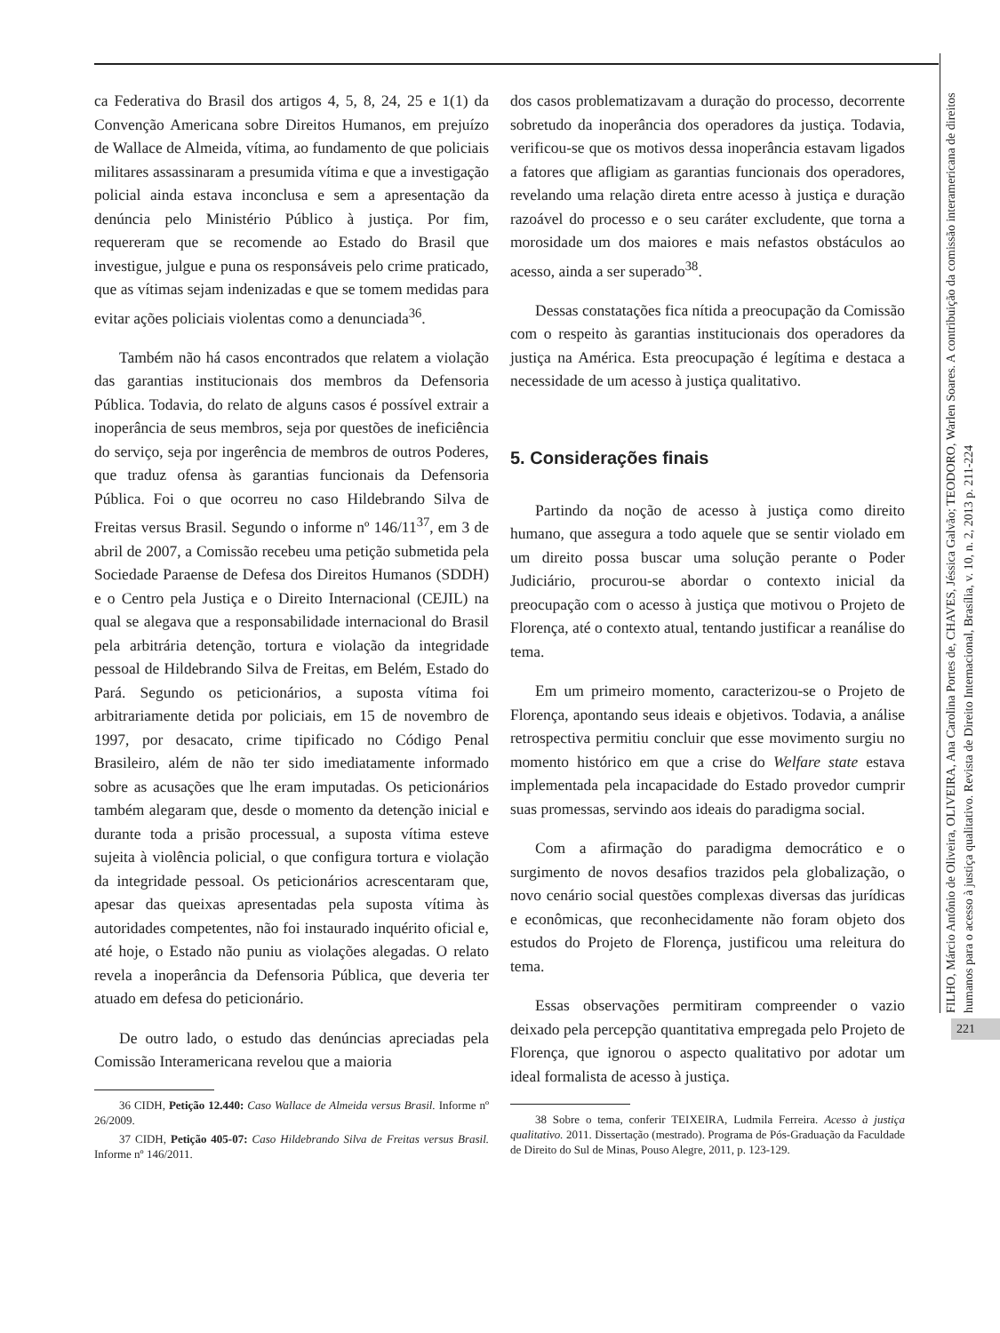ca Federativa do Brasil dos artigos 4, 5, 8, 24, 25 e 1(1) da Convenção Americana sobre Direitos Humanos, em prejuízo de Wallace de Almeida, vítima, ao fundamento de que policiais militares assassinaram a presumida vítima e que a investigação policial ainda estava inconclusa e sem a apresentação da denúncia pelo Ministério Público à justiça. Por fim, requereram que se recomende ao Estado do Brasil que investigue, julgue e puna os responsáveis pelo crime praticado, que as vítimas sejam indenizadas e que se tomem medidas para evitar ações policiais violentas como a denunciada<sup>36</sup>.
Também não há casos encontrados que relatem a violação das garantias institucionais dos membros da Defensoria Pública. Todavia, do relato de alguns casos é possível extrair a inoperância de seus membros, seja por questões de ineficiência do serviço, seja por ingerência de membros de outros Poderes, que traduz ofensa às garantias funcionais da Defensoria Pública. Foi o que ocorreu no caso Hildebrando Silva de Freitas versus Brasil. Segundo o informe nº 146/11<sup>37</sup>, em 3 de abril de 2007, a Comissão recebeu uma petição submetida pela Sociedade Paraense de Defesa dos Direitos Humanos (SDDH) e o Centro pela Justiça e o Direito Internacional (CEJIL) na qual se alegava que a responsabilidade internacional do Brasil pela arbitrária detenção, tortura e violação da integridade pessoal de Hildebrando Silva de Freitas, em Belém, Estado do Pará. Segundo os peticionários, a suposta vítima foi arbitrariamente detida por policiais, em 15 de novembro de 1997, por desacato, crime tipificado no Código Penal Brasileiro, além de não ter sido imediatamente informado sobre as acusações que lhe eram imputadas. Os peticionários também alegaram que, desde o momento da detenção inicial e durante toda a prisão processual, a suposta vítima esteve sujeita à violência policial, o que configura tortura e violação da integridade pessoal. Os peticionários acrescentaram que, apesar das queixas apresentadas pela suposta vítima às autoridades competentes, não foi instaurado inquérito oficial e, até hoje, o Estado não puniu as violações alegadas. O relato revela a inoperância da Defensoria Pública, que deveria ter atuado em defesa do peticionário.
De outro lado, o estudo das denúncias apreciadas pela Comissão Interamericana revelou que a maioria
36 CIDH, Petição 12.440: Caso Wallace de Almeida versus Brasil. Informe nº 26/2009.
37 CIDH, Petição 405-07: Caso Hildebrando Silva de Freitas versus Brasil. Informe nº 146/2011.
dos casos problematizavam a duração do processo, decorrente sobretudo da inoperância dos operadores da justiça. Todavia, verificou-se que os motivos dessa inoperância estavam ligados a fatores que afligiam as garantias funcionais dos operadores, revelando uma relação direta entre acesso à justiça e duração razoável do processo e o seu caráter excludente, que torna a morosidade um dos maiores e mais nefastos obstáculos ao acesso, ainda a ser superado<sup>38</sup>.
Dessas constatações fica nítida a preocupação da Comissão com o respeito às garantias institucionais dos operadores da justiça na América. Esta preocupação é legítima e destaca a necessidade de um acesso à justiça qualitativo.
5. Considerações finais
Partindo da noção de acesso à justiça como direito humano, que assegura a todo aquele que se sentir violado em um direito possa buscar uma solução perante o Poder Judiciário, procurou-se abordar o contexto inicial da preocupação com o acesso à justiça que motivou o Projeto de Florença, até o contexto atual, tentando justificar a reanálise do tema.
Em um primeiro momento, caracterizou-se o Projeto de Florença, apontando seus ideais e objetivos. Todavia, a análise retrospectiva permitiu concluir que esse movimento surgiu no momento histórico em que a crise do Welfare state estava implementada pela incapacidade do Estado provedor cumprir suas promessas, servindo aos ideais do paradigma social.
Com a afirmação do paradigma democrático e o surgimento de novos desafios trazidos pela globalização, o novo cenário social questões complexas diversas das jurídicas e econômicas, que reconhecidamente não foram objeto dos estudos do Projeto de Florença, justificou uma releitura do tema.
Essas observações permitiram compreender o vazio deixado pela percepção quantitativa empregada pelo Projeto de Florença, que ignorou o aspecto qualitativo por adotar um ideal formalista de acesso à justiça.
38 Sobre o tema, conferir TEIXEIRA, Ludmila Ferreira. Acesso à justiça qualitativo. 2011. Dissertação (mestrado). Programa de Pós-Graduação da Faculdade de Direito do Sul de Minas, Pouso Alegre, 2011, p. 123-129.
FILHO, Márcio Antônio de Oliveira, OLIVEIRA, Ana Carolina Portes de, CHAVES, Jéssica Galvão; TEODORO, Warlen Soares. A contribuição da comissão interamericana de direitos humanos para o acesso à justiça qualitativo. Revista de Direito Internacional, Brasília, v. 10, n. 2, 2013 p. 211-224
221